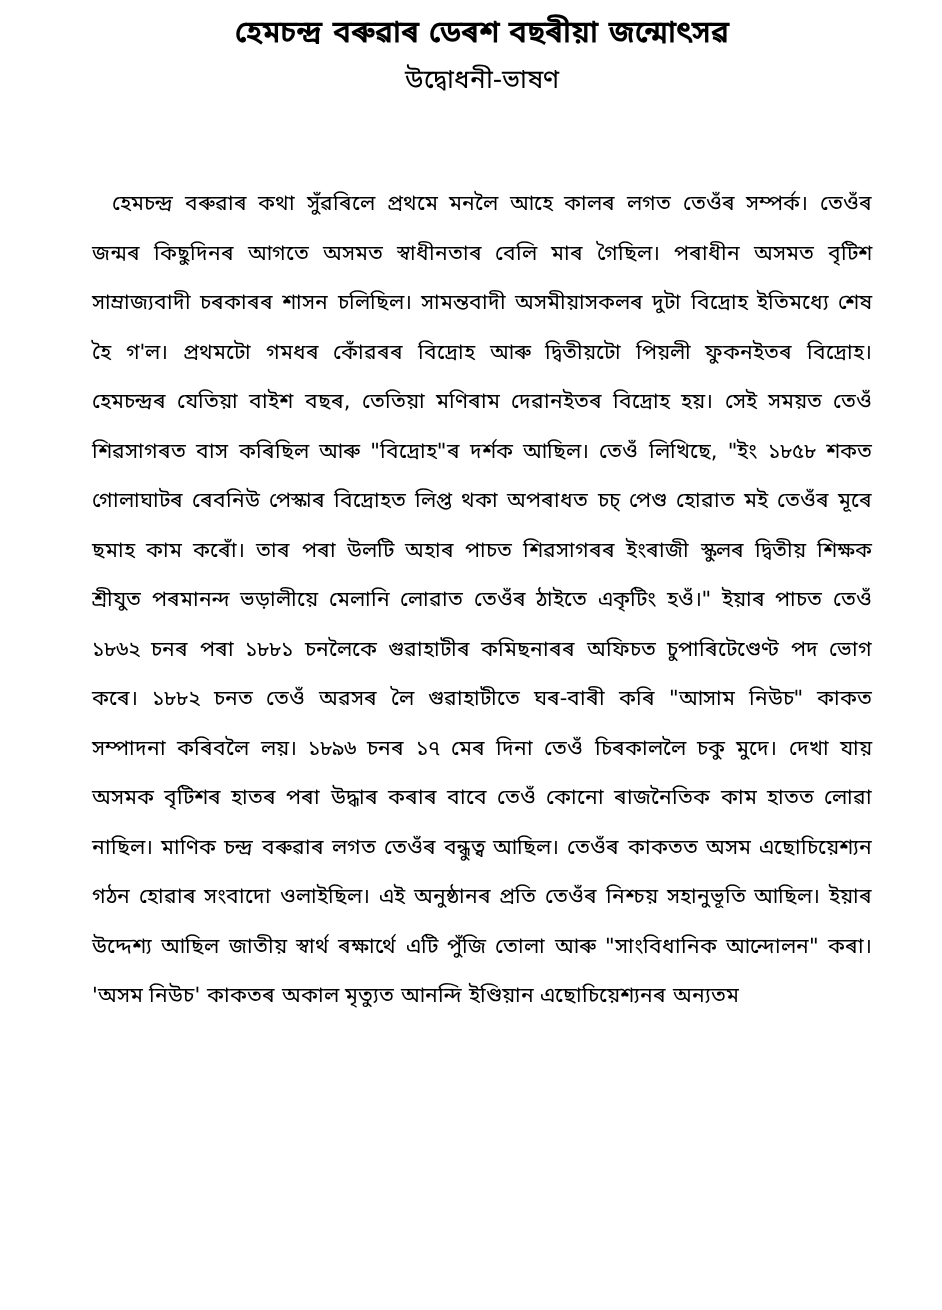হেমচন্দ্ৰ বৰুৱাৰ ডেৰশ বছৰীয়া জন্মোৎসৱ
উদ্বোধনী-ভাষণ
হেমচন্দ্ৰ বৰুৱাৰ কথা সুঁৱৰিলে প্ৰথমে মনলৈ আহে কালৰ লগত তেওঁৰ সম্পৰ্ক। তেওঁৰ জন্মৰ কিছুদিনৰ আগতে অসমত স্বাধীনতাৰ বেলি মাৰ গৈছিল। পৰাধীন অসমত বৃটিশ সাম্ৰাজ্যবাদী চৰকাৰৰ শাসন চলিছিল। সামন্তবাদী অসমীয়াসকলৰ দুটা বিদ্ৰোহ ইতিমধ্যে শেষ হৈ গ'ল। প্ৰথমটো গমধৰ কোঁৱৰৰ বিদ্ৰোহ আৰু দ্বিতীয়টো পিয়লী ফুকনইতৰ বিদ্ৰোহ। হেমচন্দ্ৰৰ যেতিয়া বাইশ বছৰ, তেতিয়া মণিৰাম দেৱানইতৰ বিদ্ৰোহ হয়। সেই সময়ত তেওঁ শিৱসাগৰত বাস কৰিছিল আৰু "বিদ্ৰোহ"ৰ দৰ্শক আছিল। তেওঁ লিখিছে, "ইং ১৮৫৮ শকত গোলাঘাটৰ ৰেবনিউ পেস্কাৰ বিদ্ৰোহত লিপ্ত থকা অপৰাধত চচ্ পেণ্ড হোৱাত মই তেওঁৰ মূৰে ছমাহ কাম কৰোঁ। তাৰ পৰা উলটি অহাৰ পাচত শিৱসাগৰৰ ইংৰাজী স্কুলৰ দ্বিতীয় শিক্ষক শ্ৰীযুত পৰমানন্দ ভড়ালীয়ে মেলানি লোৱাত তেওঁৰ ঠাইতে একৃটিং হওঁ।" ইয়াৰ পাচত তেওঁ ১৮৬২ চনৰ পৰা ১৮৮১ চনলৈকে গুৱাহাটীৰ কমিছনাৰৰ অফিচত চুপাৰিটেণ্ডেণ্ট পদ ভোগ কৰে। ১৮৮২ চনত তেওঁ অৱসৰ লৈ গুৱাহাটীতে ঘৰ-বাৰী কৰি "আসাম নিউচ" কাকত সম্পাদনা কৰিবলৈ লয়। ১৮৯৬ চনৰ ১৭ মেৰ দিনা তেওঁ চিৰকাললৈ চকু মুদে। দেখা যায় অসমক বৃটিশৰ হাতৰ পৰা উদ্ধাৰ কৰাৰ বাবে তেওঁ কোনো ৰাজনৈতিক কাম হাতত লোৱা নাছিল। মাণিক চন্দ্ৰ বৰুৱাৰ লগত তেওঁৰ বন্ধুত্ব আছিল। তেওঁৰ কাকতত অসম এছোচিয়েশ্যন গঠন হোৱাৰ সংবাদো ওলাইছিল। এই অনুষ্ঠানৰ প্ৰতি তেওঁৰ নিশ্চয় সহানুভূতি আছিল। ইয়াৰ উদ্দেশ্য আছিল জাতীয় স্বাৰ্থ ৰক্ষাৰ্থে এটি পুঁজি তোলা আৰু "সাংবিধানিক আন্দোলন" কৰা। 'অসম নিউচ' কাকতৰ অকাল মৃত্যুত আনন্দি ইণ্ডিয়ান এছোচিয়েশ্যনৰ অন্যতম